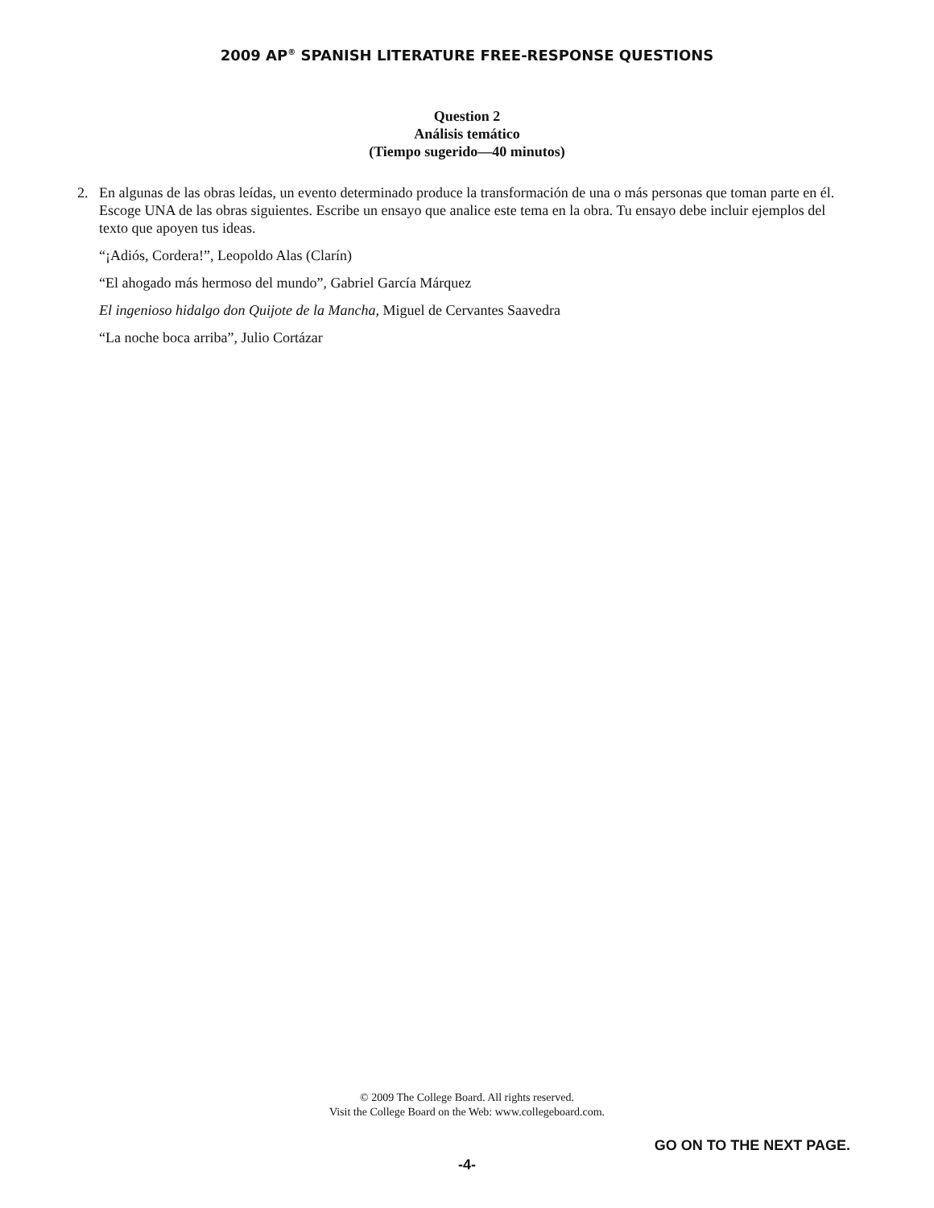2009 AP<sup>®</sup> SPANISH LITERATURE FREE-RESPONSE QUESTIONS
Question 2
Análisis temático
(Tiempo sugerido—40 minutos)
2. En algunas de las obras leídas, un evento determinado produce la transformación de una o más personas que toman parte en él. Escoge UNA de las obras siguientes. Escribe un ensayo que analice este tema en la obra. Tu ensayo debe incluir ejemplos del texto que apoyen tus ideas.
“¡Adiós, Cordera!”, Leopoldo Alas (Clarín)
“El ahogado más hermoso del mundo”, Gabriel García Márquez
El ingenioso hidalgo don Quijote de la Mancha, Miguel de Cervantes Saavedra
“La noche boca arriba”, Julio Cortázar
© 2009 The College Board. All rights reserved.
Visit the College Board on the Web: www.collegeboard.com.
GO ON TO THE NEXT PAGE.
-4-